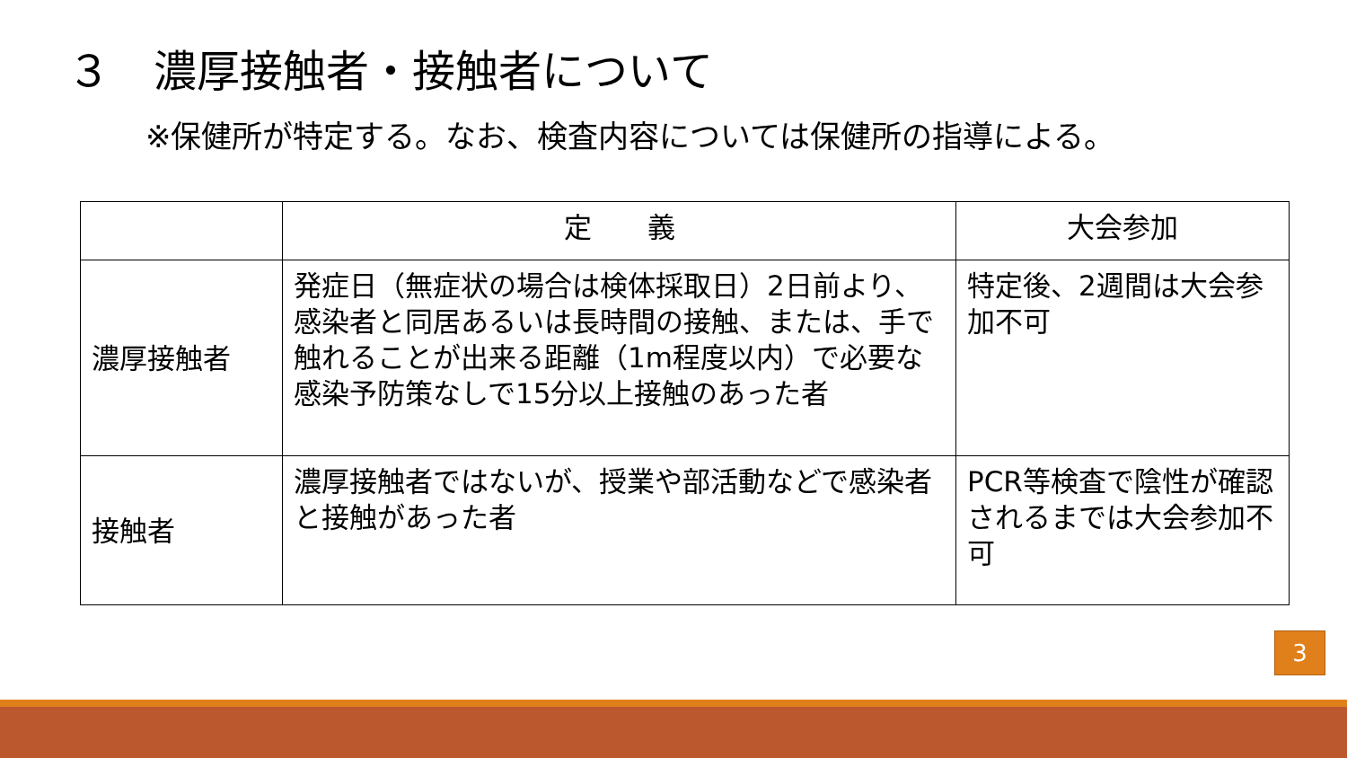３　濃厚接触者・接触者について
※保健所が特定する。なお、検査内容については保健所の指導による。
| | 定 義 | 大会参加 |
| --- | --- | --- |
| 濃厚接触者 | 発症日（無症状の場合は検体採取日）2日前より、感染者と同居あるいは長時間の接触、または、手で触れることが出来る距離（1m程度以内）で必要な感染予防策なしで15分以上接触のあった者 | 特定後、2週間は大会参加不可 |
| 接触者 | 濃厚接触者ではないが、授業や部活動などで感染者と接触があった者 | PCR等検査で陰性が確認されるまでは大会参加不可 |
3